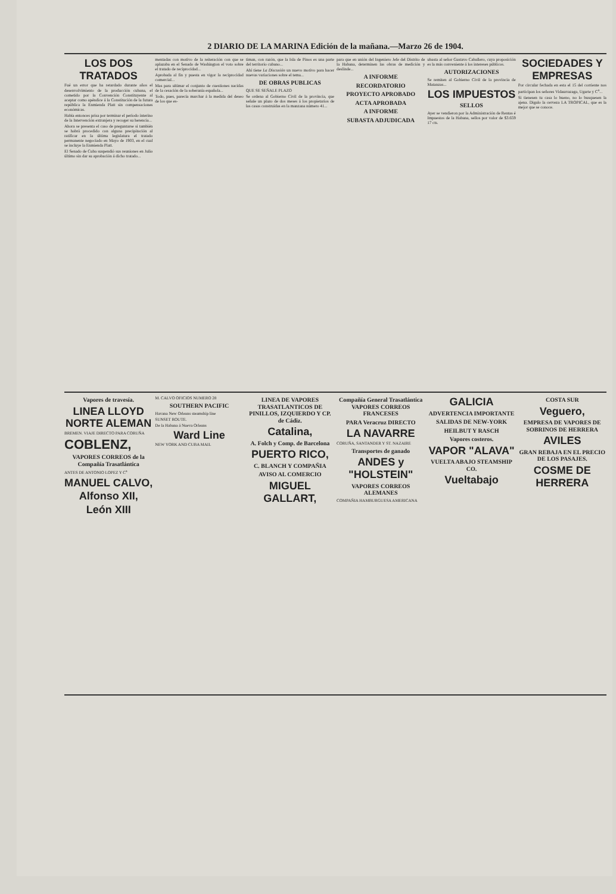2 DIARIO DE LA MARINA Edición de la mañana.—Marzo 26 de 1904.
LOS DOS TRATADOS
Fué un error que ha retardado durante años el desenvolvimiento de la producción cubana, el cometido por la Convención Constituyente al aceptar como apéndice á la Constitución de la futura república la Enmienda Platt sin compensaciones económicas.
Había entonces prisa por terminar el período interino de la Intervención extranjera y recoger su herencia...
Ahora se presenta el caso de preguntarse si también se habrá procedido con alguna precipitación al ratificar en la última legislatura el tratado permanente negociado en Mayo de 1903, en el cual se incluye la Enmienda Platt.
El Senado de Cuba suspendió sus reuniones en Julio último sin dar su aprobación á dicho tratado...
mentadas con motivo de la reiteración con que se aplazaba en el Senado de Washington el voto sobre el tratado de reciprocidad...
Aprobada al fin y puesta en vigor la reciprocidad comercial...
Mas para ultimar el conjunto de cuestiones nacidas de la cesación de la soberanía española...
Todo, pues, parecía marchar á la medida del deseo de los que es-
timan, con razón, que la Isla de Pinos es una parte del territorio cubano...
Ahí tiene La Discusión un nuevo motivo para hacer nuevas variaciones sobre el tema...
DE OBRAS PUBLICAS
QUE SE SEÑALE PLAZO
Se ordena al Gobierno Civil de la provincia, que señale un plazo de dos meses á los propietarios de las casas construidas en la manzana número 41...
para que en unión del Ingeniero Jefe del Distrito de la Habana, determinen las obras de medición y deslinde...
A INFORME
RECORDATORIO
PROYECTO APROBADO
ACTA APROBADA
A INFORME
SUBASTA ADJUDICADA
ubasta al señor Gustavo Caballero, cuya proposición es la más conveniente á los intereses públicos.
AUTORIZACIONES
Se remiten al Gobierno Civil de la provincia de Matanzas...
LOS IMPUESTOS
SELLOS
Ayer se vendieron por la Administración de Rentas é Impuestos de la Habana, sellos por valor de $3.659 17 cts.
SOCIEDADES Y EMPRESAS
Por circular fechada en esta el 15 del corriente nos participan los señores Vidaurrazaga, Ugarte y C<sup>a</sup>...
Si tienesen tu casa lo bueno, no lo busquesen la ajena. Digalo la cerveza LA TROPICAL, que es la mejor que se conoce.
Vapores de travesía.
LINEA LLOYD NORTE ALEMAN
BREMEN. VIAJE DIRECTO PARA CORUÑA
COBLENZ,
VAPORES CORREOS de la Compañía Trasatlántica
ANTES DE ANTONIO LOPEZ Y C<sup>a</sup>
MANUEL CALVO,
Alfonso XII,
León XIII
M. CALVO OFICIOS NUMERO 28
SOUTHERN PACIFIC
Havana New Orleans steamship line
SUNSET ROUTE.
De la Habana á Nueva Orleans
Ward Line
NEW YORK AND CUBA MAIL
LINEA DE VAPORES TRASATLANTICOS DE PINILLOS, IZQUIERDO Y CP. de Cádiz.
Catalina,
A. Folch y Comp. de Barcelona
PUERTO RICO,
C. BLANCH Y COMPAÑIA
AVISO AL COMERCIO
MIGUEL GALLART,
Compañía General Trasatlántica VAPORES CORREOS FRANCESES
PARA Veracruz DIRECTO
LA NAVARRE
CORUÑA, SANTANDER Y ST. NAZAIRE
Transportes de ganado
ANDES y "HOLSTEIN"
VAPORES CORREOS ALEMANES
COMPAÑIA HAMBURGUESA AMERICANA
GALICIA
ADVERTENCIA IMPORTANTE
SALIDAS DE NEW-YORK
HEILBUT Y RASCH
Vapores costeros.
VAPOR "ALAVA"
VUELTA ABAJO STEAMSHIP CO.
Vueltabajo
COSTA SUR
Veguero,
EMPRESA DE VAPORES DE SOBRINOS DE HERRERA
AVILES
GRAN REBAJA EN EL PRECIO DE LOS PASAJES.
COSME DE HERRERA